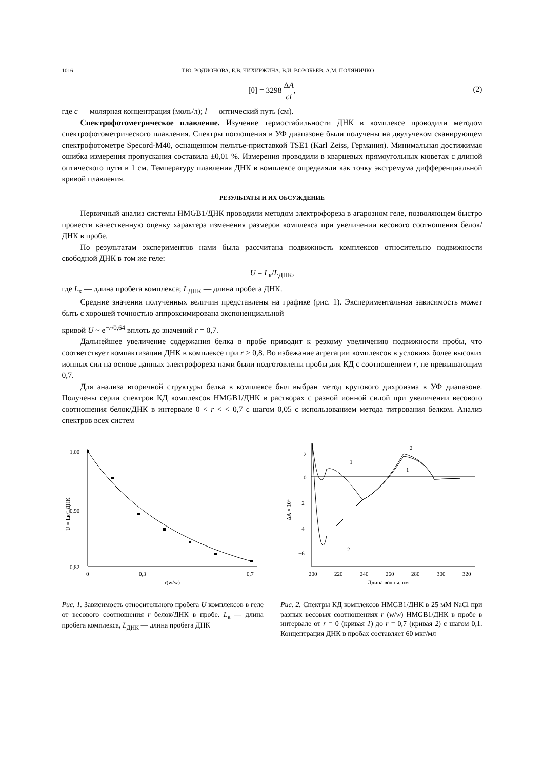1016 Т.Ю. РОДИОНОВА, Е.В. ЧИХИРЖИНА, В.И. ВОРОБЬЕВ, А.М. ПОЛЯНИЧКО
[θ] = 3298 ΔA cl,
(2)
где c — молярная концентрация (моль/л); l — оптический путь (см).
Спектрофотометрическое плавление. Изучение термостабильности ДНК в комплексе проводили методом спектрофотометрического плавления. Спектры поглощения в УФ диапазоне были получены на двулучевом сканирующем спектрофотометре Specord-M40, оснащенном пельтье-приставкой TSE1 (Karl Zeiss, Германия). Минимальная достижимая ошибка измерения пропускания составила ±0,01 %. Измерения проводили в кварцевых прямоугольных кюветах с длиной оптического пути в 1 см. Температуру плавления ДНК в комплексе определяли как точку экстремума дифференциальной кривой плавления.
РЕЗУЛЬТАТЫ И ИХ ОБСУЖДЕНИЕ
Первичный анализ системы HMGB1/ДНК проводили методом электрофореза в агарозном геле, позволяющем быстро провести качественную оценку характера изменения размеров комплекса при увеличении весового соотношения белок/ДНК в пробе.
По результатам экспериментов нами была рассчитана подвижность комплексов относительно подвижности свободной ДНК в том же геле:
U = L<sub>к</sub>/L<sub>ДНК</sub>,
где L<sub>к</sub> — длина пробега комплекса; L<sub>ДНК</sub> — длина пробега ДНК.
Средние значения полученных величин представлены на графике (рис. 1). Экспериментальная зависимость может быть с хорошей точностью аппроксимирована экспоненциальной
кривой U ~ e<sup>−r/0,64</sup> вплоть до значений r = 0,7.
Дальнейшее увеличение содержания белка в пробе приводит к резкому увеличению подвижности пробы, что соответствует компактизации ДНК в комплексе при r > 0,8. Во избежание агрегации комплексов в условиях более высоких ионных сил на основе данных электрофореза нами были подготовлены пробы для КД с соотношением r, не превышающим 0,7.
Для анализа вторичной структуры белка в комплексе был выбран метод кругового дихроизма в УФ диапазоне. Получены серии спектров КД комплексов HMGB1/ДНК в растворах с разной ионной силой при увеличении весового соотношения белок/ДНК в интервале 0 < r < < 0,7 с шагом 0,05 с использованием метода титрования белком. Анализ спектров всех систем
1,00
0,90
0,82
0
0,3
0,7
r(w/w)
U = Lк/LДНК
Рис. 1. Зависимость относительного пробега U комплексов в геле от весового соотношения r белок/ДНК в пробе. L<sub>к</sub> — длина пробега комплекса, L<sub>ДНК</sub> — длина пробега ДНК
2
0
−2
−4
−6
200
220
240
260
280
300
320
Длина волны, нм
ΔA × 10⁴
1
2
2
1
Рис. 2. Спектры КД комплексов HMGB1/ДНК в 25 мМ NaCl при разных весовых соотношениях r (w/w) HMGB1/ДНК в пробе в интервале от r = 0 (кривая 1) до r = 0,7 (кривая 2) с шагом 0,1. Концентрация ДНК в пробах составляет 60 мкг/мл